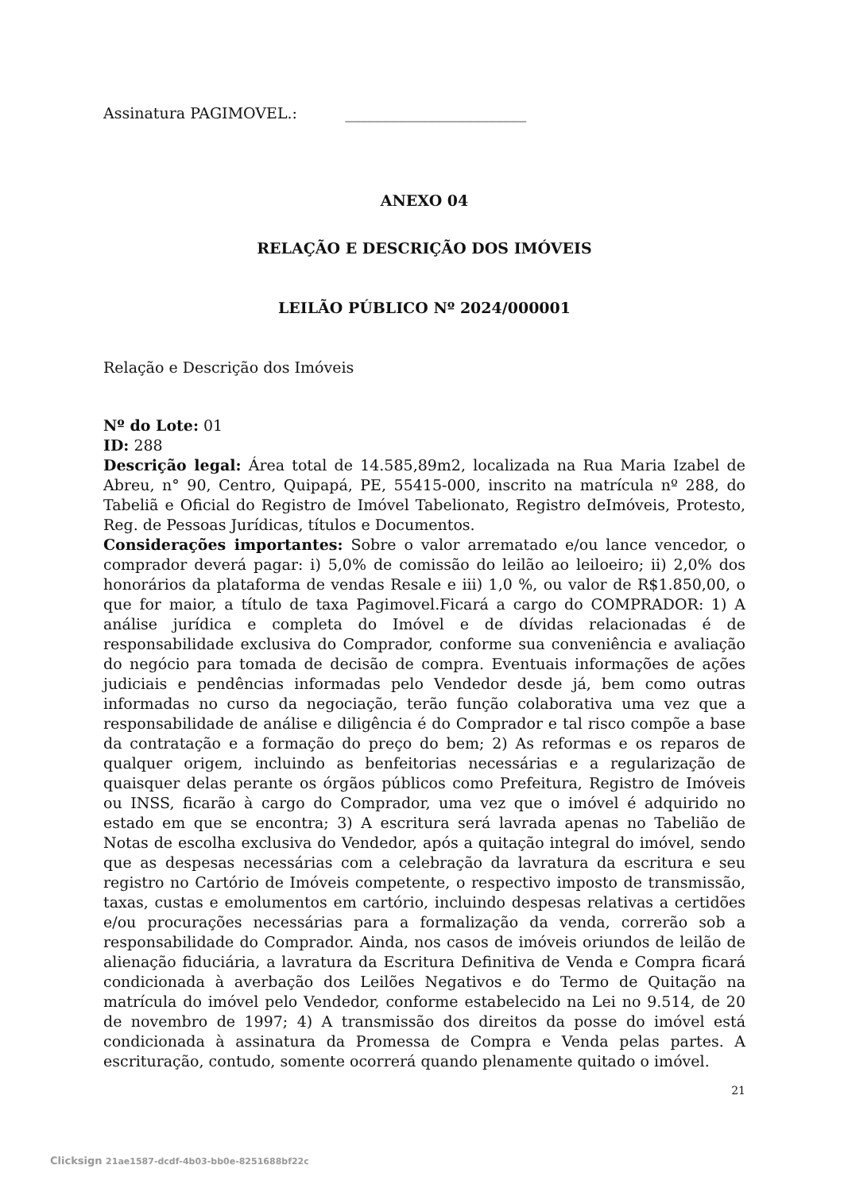Assinatura PAGIMOVEL.: ________________________
ANEXO 04
RELAÇÃO E DESCRIÇÃO DOS IMÓVEIS
LEILÃO PÚBLICO Nº 2024/000001
Relação e Descrição dos Imóveis
Nº do Lote: 01
ID: 288
Descrição legal: Área total de 14.585,89m2, localizada na Rua Maria Izabel de Abreu, n° 90, Centro, Quipapá, PE, 55415-000, inscrito na matrícula nº 288, do Tabeliã e Oficial do Registro de Imóvel Tabelionato, Registro deImóveis, Protesto, Reg. de Pessoas Jurídicas, títulos e Documentos.
Considerações importantes: Sobre o valor arrematado e/ou lance vencedor, o comprador deverá pagar: i) 5,0% de comissão do leilão ao leiloeiro; ii) 2,0% dos honorários da plataforma de vendas Resale e iii) 1,0 %, ou valor de R$1.850,00, o que for maior, a título de taxa Pagimovel.Ficará a cargo do COMPRADOR: 1) A análise jurídica e completa do Imóvel e de dívidas relacionadas é de responsabilidade exclusiva do Comprador, conforme sua conveniência e avaliação do negócio para tomada de decisão de compra. Eventuais informações de ações judiciais e pendências informadas pelo Vendedor desde já, bem como outras informadas no curso da negociação, terão função colaborativa uma vez que a responsabilidade de análise e diligência é do Comprador e tal risco compõe a base da contratação e a formação do preço do bem; 2) As reformas e os reparos de qualquer origem, incluindo as benfeitorias necessárias e a regularização de quaisquer delas perante os órgãos públicos como Prefeitura, Registro de Imóveis ou INSS, ficarão à cargo do Comprador, uma vez que o imóvel é adquirido no estado em que se encontra; 3) A escritura será lavrada apenas no Tabelião de Notas de escolha exclusiva do Vendedor, após a quitação integral do imóvel, sendo que as despesas necessárias com a celebração da lavratura da escritura e seu registro no Cartório de Imóveis competente, o respectivo imposto de transmissão, taxas, custas e emolumentos em cartório, incluindo despesas relativas a certidões e/ou procurações necessárias para a formalização da venda, correrão sob a responsabilidade do Comprador. Ainda, nos casos de imóveis oriundos de leilão de alienação fiduciária, a lavratura da Escritura Definitiva de Venda e Compra ficará condicionada à averbação dos Leilões Negativos e do Termo de Quitação na matrícula do imóvel pelo Vendedor, conforme estabelecido na Lei no 9.514, de 20 de novembro de 1997; 4) A transmissão dos direitos da posse do imóvel está condicionada à assinatura da Promessa de Compra e Venda pelas partes. A escrituração, contudo, somente ocorrerá quando plenamente quitado o imóvel.
21
Clicksign 21ae1587-dcdf-4b03-bb0e-8251688bf22c